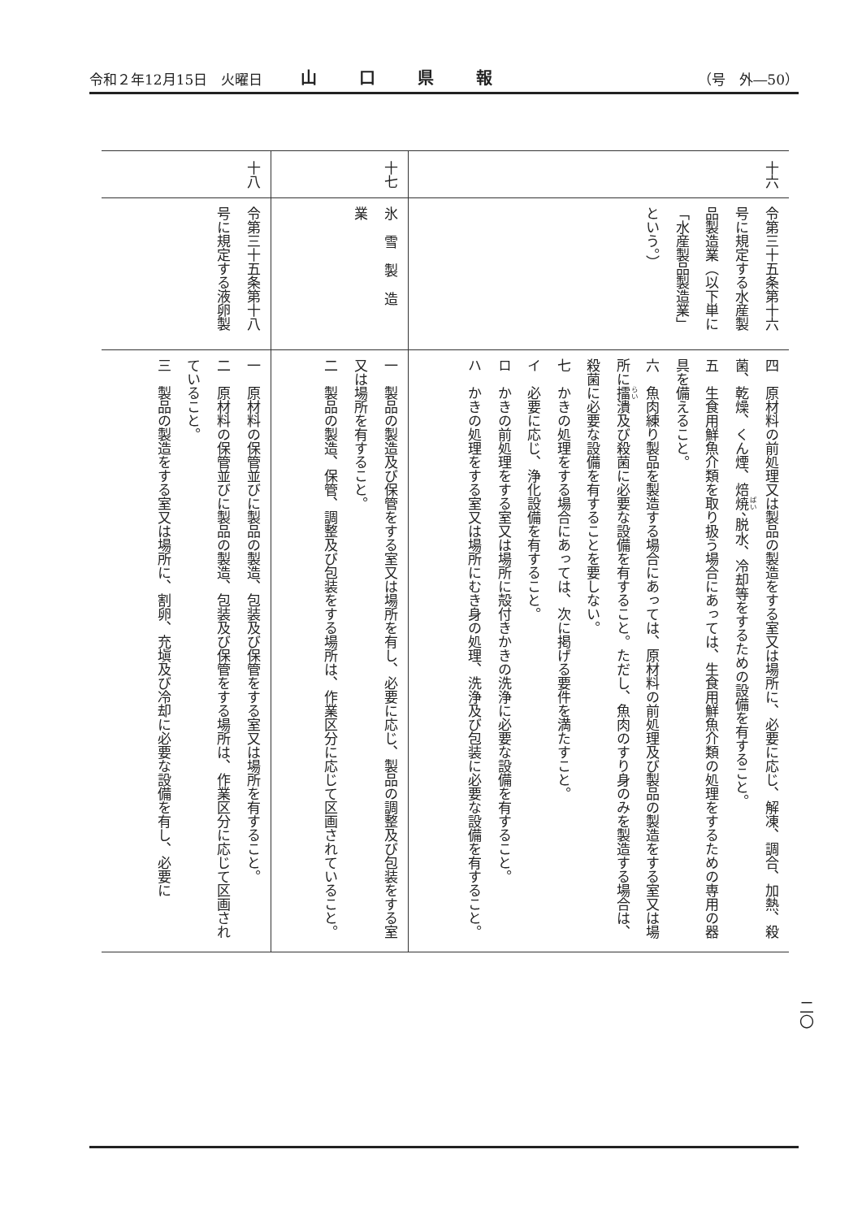令和２年12月15日　火曜日 山口県報 （号　外―50）
| 十六 | 令第三十五条第十六号に規定する水産製品製造業（以下単に「水産製品製造業」という。） | 四 原材料の前処理又は製品の製造をする室又は場所に、必要に応じ、解凍、調合、加熱、殺菌、乾燥、くん煙、焙 焼 、脱水、冷却等をするための設備を有すること。 五 生食用鮮魚介類を取り扱う場合にあっては、生食用鮮魚介類の処理をするための専用の器具を備えること。 六 魚肉練り製品を製造する場合にあっては、原材料の前処理及び製品の製造をする室又は場所に 擂 潰及び殺菌に必要な設備を有すること。ただし、魚肉のすり身のみを製造する場合は、殺菌に必要な設備を有することを要しない。 七 かきの処理をする場合にあっては、次に掲げる要件を満たすこと。 イ 必要に応じ、浄化設備を有すること。 ロ かきの前処理をする室又は場所に殻付きかきの洗浄に必要な設備を有すること。 ハ かきの処理をする室又は場所にむき身の処理、洗浄及び包装に必要な設備を有すること。 |
| 十七 | 氷雪製造業 | 一 製品の製造及び保管をする室又は場所を有し、必要に応じ、製品の調整及び包装をする室又は場所を有すること。 二 製品の製造、保管、調整及び包装をする場所は、作業区分に応じて区画されていること。 |
| 十八 | 令第三十五条第十八号に規定する液卵製 | 一 原材料の保管並びに製品の製造、包装及び保管をする室又は場所を有すること。 二 原材料の保管並びに製品の製造、包装及び保管をする場所は、作業区分に応じて区画されていること。 三 製品の製造をする室又は場所に、割卵、充塡及び冷却に必要な設備を有し、必要に |
二〇